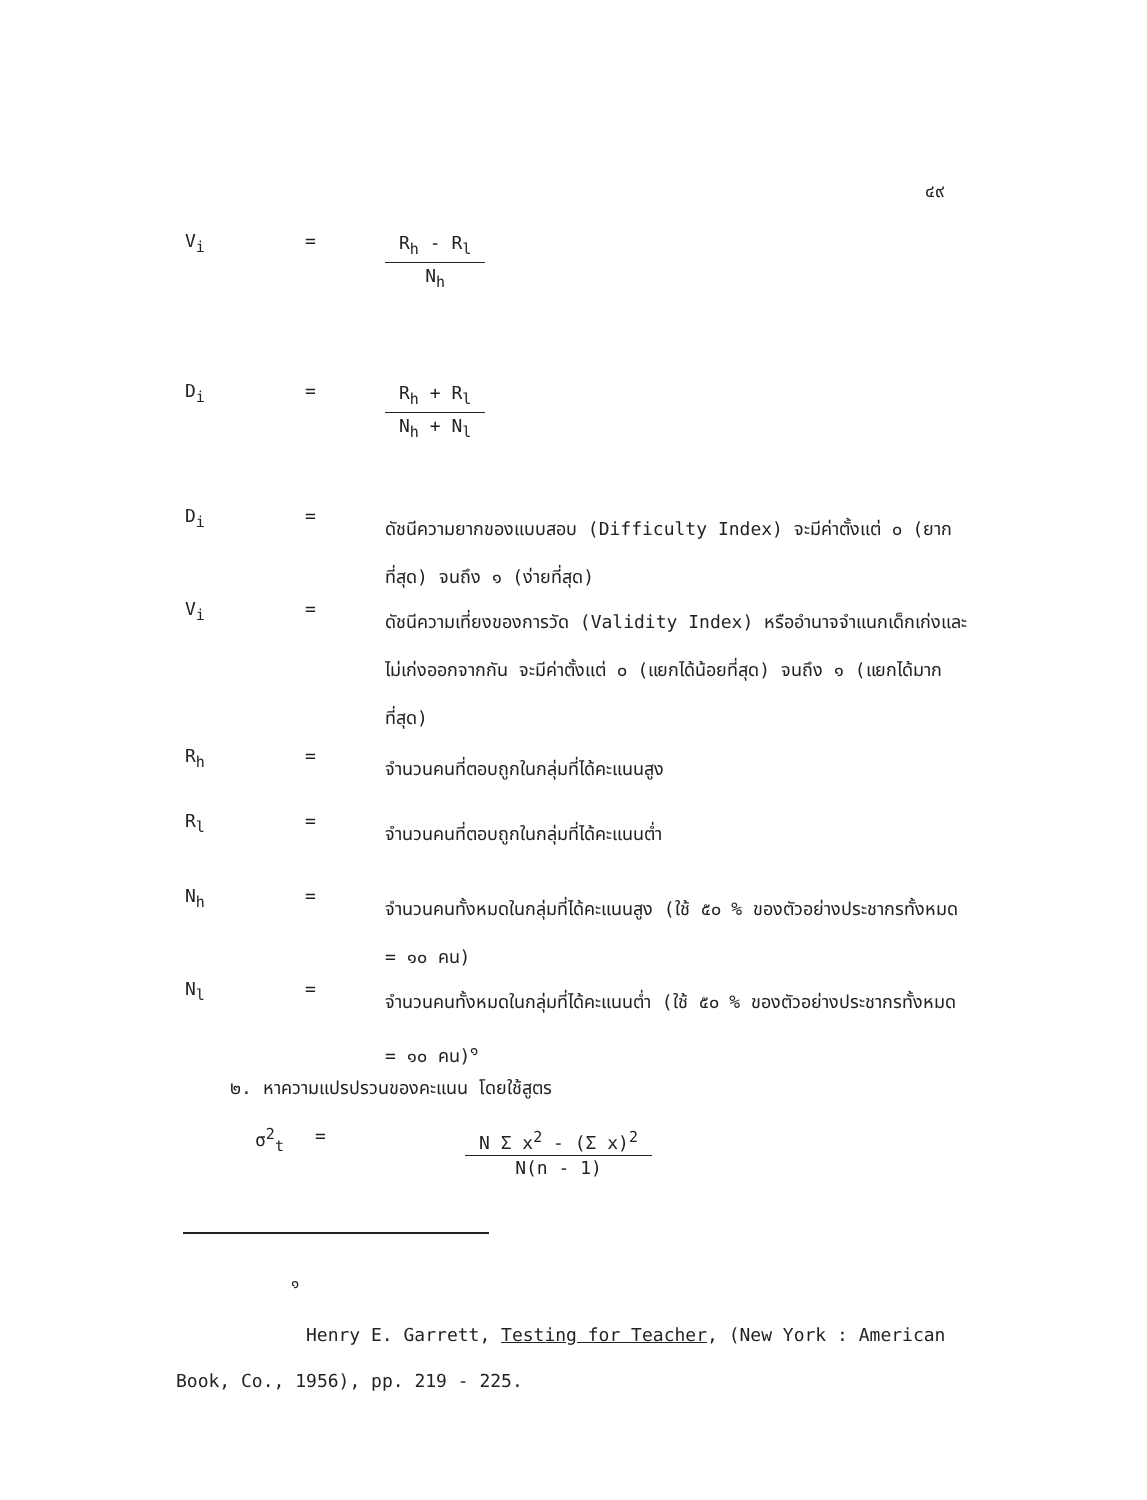๔๙
V<sub>i</sub> =
R<sub>h</sub> - R<sub>l</sub>
N<sub>h</sub>
D<sub>i</sub> =
R<sub>h</sub> + R<sub>l</sub>
N<sub>h</sub> + N<sub>l</sub>
D<sub>i</sub> =
ดัชนีความยากของแบบสอบ (Difficulty Index) จะมีค่าตั้งแต่ ๐ (ยากที่สุด) จนถึง ๑ (ง่ายที่สุด)
V<sub>i</sub> =
ดัชนีความเที่ยงของการวัด (Validity Index) หรืออำนาจจำแนกเด็กเก่งและไม่เก่งออกจากกัน จะมีค่าตั้งแต่ ๐ (แยกได้น้อยที่สุด) จนถึง ๑ (แยกได้มากที่สุด)
R<sub>h</sub> =
จำนวนคนที่ตอบถูกในกลุ่มที่ได้คะแนนสูง
R<sub>l</sub> =
จำนวนคนที่ตอบถูกในกลุ่มที่ได้คะแนนต่ำ
N<sub>h</sub> =
จำนวนคนทั้งหมดในกลุ่มที่ได้คะแนนสูง (ใช้ ๕๐ % ของตัวอย่างประชากรทั้งหมด = ๑๐ คน)
N<sub>l</sub> =
จำนวนคนทั้งหมดในกลุ่มที่ได้คะแนนต่ำ (ใช้ ๕๐ % ของตัวอย่างประชากรทั้งหมด = ๑๐ คน)<sup>๑</sup>
๒. หาความแปรปรวนของคะแนน โดยใช้สูตร
σ<sup>2</sup><sub>t</sub> =
N Σ x<sup>2</sup> - (Σ x)<sup>2</sup>
N(n - 1)
<sup>๑</sup>
Henry E. Garrett, Testing for Teacher, (New York : American Book, Co., 1956), pp. 219 - 225.